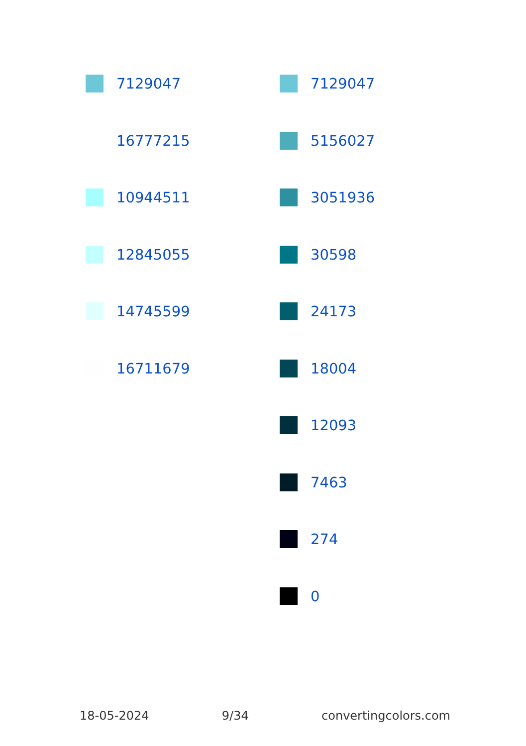7129047
16777215
10944511
12845055
14745599
16711679
7129047
5156027
3051936
30598
24173
18004
12093
7463
274
0
18-05-2024 9/34 convertingcolors.com